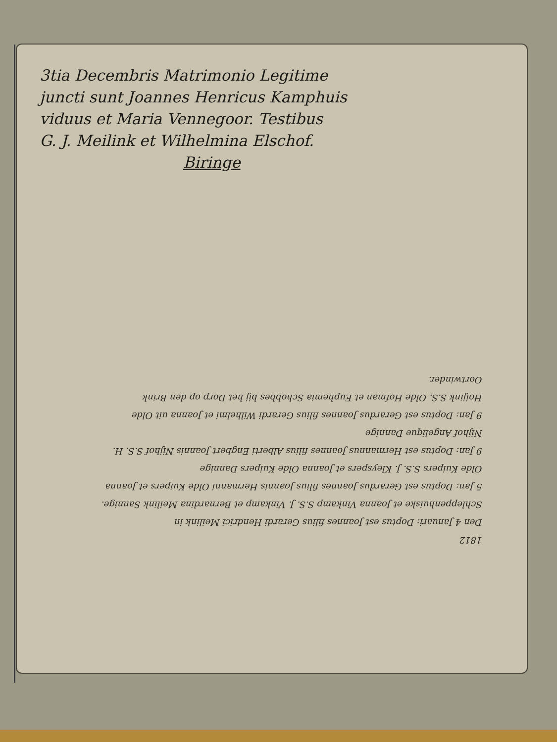3tia Decembris Matrimonio Legitime
juncti sunt Joannes Henricus Kamphuis
viduus et Maria Vennegoor. Testibus
G. J. Meilink et Wilhelmina Elschof.
Biringe
1812
Den 4 Januari: Doptus est Joannes filius Gerardi Hendrici Meilink in Schleppenhuiske et Joanna Vinkamp S.S. J. Vinkamp et Bernardina Meilink Sannige.
5 Jan: Doptus est Gerardus Joannes filius Joannis Hermanni Olde Kuipers et Joanna Olde Kuipers S.S. J. Kleyspers et Joanna Olde Kuipers Dannige
9 Jan: Doptus est Hermannus Joannes filius Alberti Engbert Joannis Nijhof S.S. H. Nijhof Angelique Dannige
9 Jan: Doptus est Gerardus Joannes filius Gerardi Wilhelmi et Joanna uit Olde Hoijink S.S. Olde Hofman et Euphemia Schobbes bij het Dorp op den Brink Oortwinder.